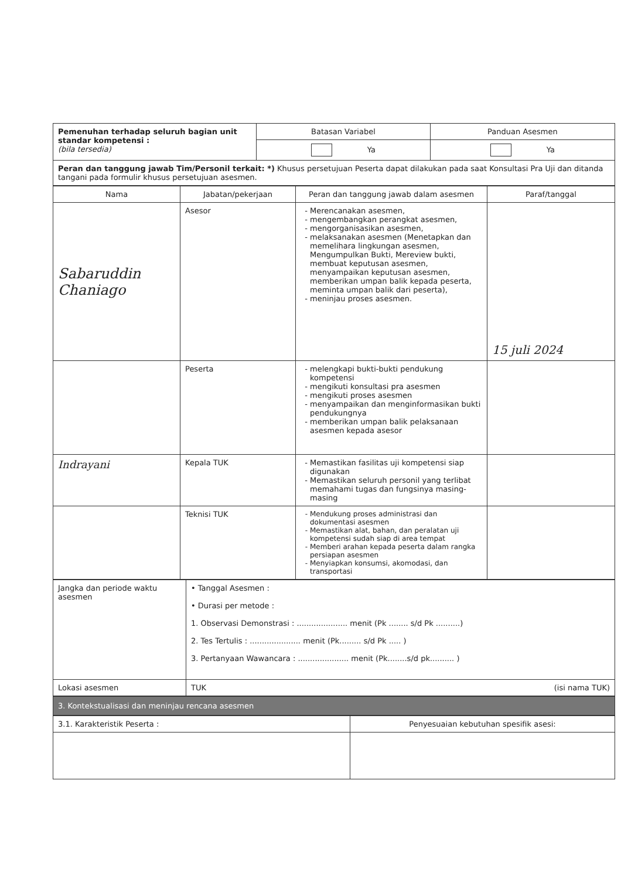| Pemenuhan terhadap seluruh bagian unit standar kompetensi : (bila tersedia) | Batasan Variabel | Panduan Asesmen |
| | Ya | Ya |
| Peran dan tanggung jawab Tim/Personil terkait: *) Khusus persetujuan Peserta dapat dilakukan pada saat Konsultasi Pra Uji dan ditanda tangani pada formulir khusus persetujuan asesmen. | | |
| Nama | Jabatan/pekerjaan | Peran dan tanggung jawab dalam asesmen | Paraf/tanggal |
| --- | --- | --- | --- |
| Sabaruddin Chaniago | Asesor | Merencanakan asesmen, mengembangkan perangkat asesmen, mengorganisasikan asesmen, melaksanakan asesmen (Menetapkan dan memelihara lingkungan asesmen, Mengumpulkan Bukti, Mereview bukti, membuat keputusan asesmen, menyampaikan keputusan asesmen, memberikan umpan balik kepada peserta, meminta umpan balik dari peserta), meninjau proses asesmen. | 15 juli 2024 |
| | Peserta | melengkapi bukti-bukti pendukung kompetensi mengikuti konsultasi pra asesmen mengikuti proses asesmen menyampaikan dan menginformasikan bukti pendukungnya memberikan umpan balik pelaksanaan asesmen kepada asesor | |
| Indrayani | Kepala TUK | Memastikan fasilitas uji kompetensi siap digunakan Memastikan seluruh personil yang terlibat memahami tugas dan fungsinya masing-masing | |
| | Teknisi TUK | Mendukung proses administrasi dan dokumentasi asesmen Memastikan alat, bahan, dan peralatan uji kompetensi sudah siap di area tempat Memberi arahan kepada peserta dalam rangka persiapan asesmen Menyiapkan konsumsi, akomodasi, dan transportasi | |
| Jangka dan periode waktu asesmen | • Tanggal Asesmen : • Durasi per metode : 1. Observasi Demonstrasi : ..................... menit (Pk ........ s/d Pk ..........) 2. Tes Tertulis : ..................... menit (Pk......... s/d Pk ..... ) 3. Pertanyaan Wawancara : ..................... menit (Pk........s/d pk.......... ) |
| Lokasi asesmen | TUK (isi nama TUK) |
3. Kontekstualisasi dan meninjau rencana asesmen
| 3.1. Karakteristik Peserta : | Penyesuaian kebutuhan spesifik asesi: |